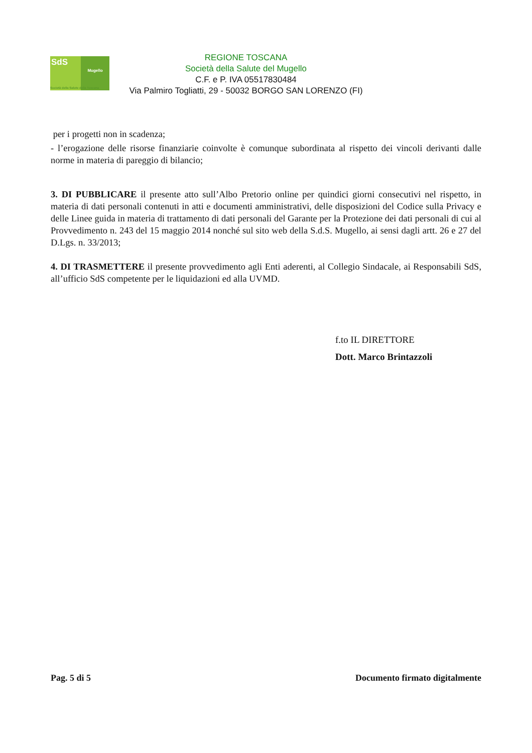SdS
Mugello
Società della Salute della Toscana
REGIONE TOSCANA
Società della Salute del Mugello
C.F. e P. IVA 05517830484
Via Palmiro Togliatti, 29 - 50032 BORGO SAN LORENZO (FI)
per i progetti non in scadenza;
- l’erogazione delle risorse finanziarie coinvolte è comunque subordinata al rispetto dei vincoli derivanti dalle norme in materia di pareggio di bilancio;
3. DI PUBBLICARE il presente atto sull’Albo Pretorio online per quindici giorni consecutivi nel rispetto, in materia di dati personali contenuti in atti e documenti amministrativi, delle disposizioni del Codice sulla Privacy e delle Linee guida in materia di trattamento di dati personali del Garante per la Protezione dei dati personali di cui al Provvedimento n. 243 del 15 maggio 2014 nonché sul sito web della S.d.S. Mugello, ai sensi dagli artt. 26 e 27 del D.Lgs. n. 33/2013;
4. DI TRASMETTERE il presente provvedimento agli Enti aderenti, al Collegio Sindacale, ai Responsabili SdS, all’ufficio SdS competente per le liquidazioni ed alla UVMD.
f.to IL DIRETTORE
Dott. Marco Brintazzoli
Pag. 5 di 5 Documento firmato digitalmente